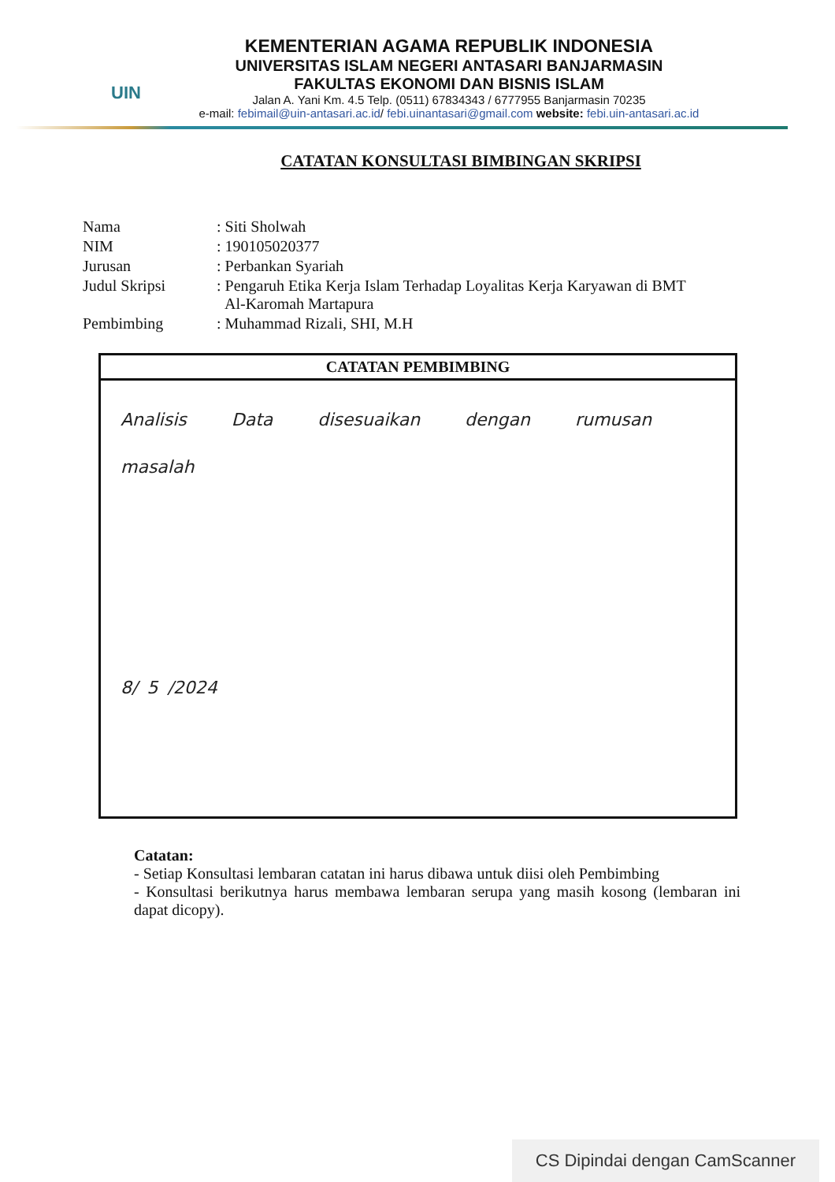UIN
KEMENTERIAN AGAMA REPUBLIK INDONESIA
UNIVERSITAS ISLAM NEGERI ANTASARI BANJARMASIN
FAKULTAS EKONOMI DAN BISNIS ISLAM
Jalan A. Yani Km. 4.5 Telp. (0511) 67834343 / 6777955 Banjarmasin 70235
e-mail: febimail@uin-antasari.ac.id/ febi.uinantasari@gmail.com website: febi.uin-antasari.ac.id
CATATAN KONSULTASI BIMBINGAN SKRIPSI
| Nama | : Siti Sholwah |
| NIM | : 190105020377 |
| Jurusan | : Perbankan Syariah |
| Judul Skripsi | : Pengaruh Etika Kerja Islam Terhadap Loyalitas Kerja Karyawan di BMT Al-Karomah Martapura |
| Pembimbing | : Muhammad Rizali, SHI, M.H |
CATATAN PEMBIMBING
Analisis Data disesuaikan dengan rumusan
masalah
8/ 5 /2024
Catatan:
- Setiap Konsultasi lembaran catatan ini harus dibawa untuk diisi oleh Pembimbing
- Konsultasi berikutnya harus membawa lembaran serupa yang masih kosong (lembaran ini dapat dicopy).
CS Dipindai dengan CamScanner